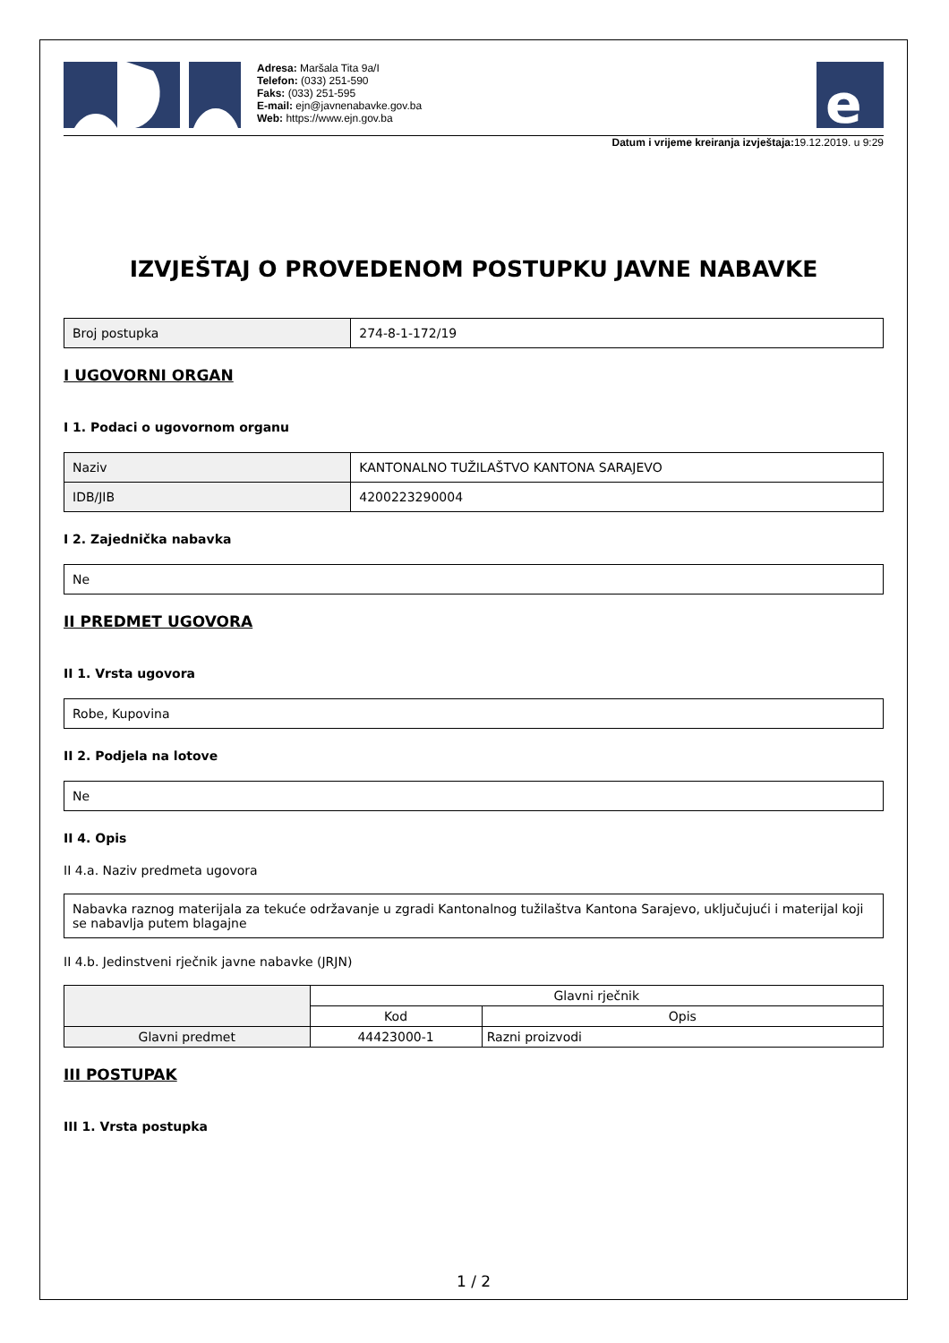Adresa: Maršala Tita 9a/I
Telefon: (033) 251-590
Faks: (033) 251-595
E-mail: ejn@javnenabavke.gov.ba
Web: https://www.ejn.gov.ba
e
Datum i vrijeme kreiranja izvještaja: 19.12.2019. u 9:29
IZVJEŠTAJ O PROVEDENOM POSTUPKU JAVNE NABAVKE
| Broj postupka | 274-8-1-172/19 |
I UGOVORNI ORGAN
I 1. Podaci o ugovornom organu
| Naziv | KANTONALNO TUŽILAŠTVO KANTONA SARAJEVO |
| IDB/JIB | 4200223290004 |
I 2. Zajednička nabavka
| Ne |
II PREDMET UGOVORA
II 1. Vrsta ugovora
| Robe, Kupovina |
II 2. Podjela na lotove
| Ne |
II 4. Opis
II 4.a. Naziv predmeta ugovora
| Nabavka raznog materijala za tekuće održavanje u zgradi Kantonalnog tužilaštva Kantona Sarajevo, uključujući i materijal koji se nabavlja putem blagajne |
II 4.b. Jedinstveni rječnik javne nabavke (JRJN)
| | Glavni rječnik | |
| --- | --- | --- |
| | Kod | Opis |
| Glavni predmet | 44423000-1 | Razni proizvodi |
III POSTUPAK
III 1. Vrsta postupka
1 / 2